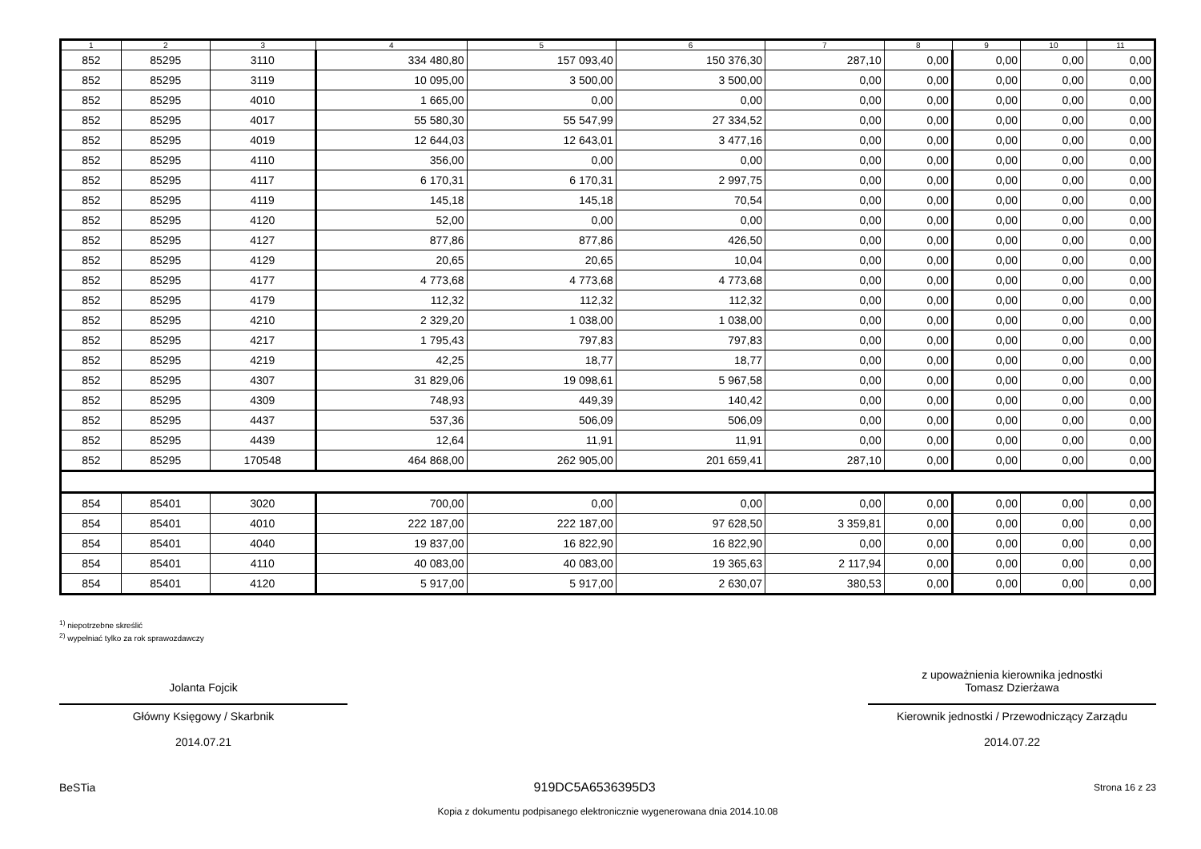| 1 | 2 | 3 | 4 | 5 | 6 | 7 | 8 | 9 | 10 | 11 |
| --- | --- | --- | --- | --- | --- | --- | --- | --- | --- | --- |
| 852 | 85295 | 3110 | 334 480,80 | 157 093,40 | 150 376,30 | 287,10 | 0,00 | 0,00 | 0,00 | 0,00 |
| 852 | 85295 | 3119 | 10 095,00 | 3 500,00 | 3 500,00 | 0,00 | 0,00 | 0,00 | 0,00 | 0,00 |
| 852 | 85295 | 4010 | 1 665,00 | 0,00 | 0,00 | 0,00 | 0,00 | 0,00 | 0,00 | 0,00 |
| 852 | 85295 | 4017 | 55 580,30 | 55 547,99 | 27 334,52 | 0,00 | 0,00 | 0,00 | 0,00 | 0,00 |
| 852 | 85295 | 4019 | 12 644,03 | 12 643,01 | 3 477,16 | 0,00 | 0,00 | 0,00 | 0,00 | 0,00 |
| 852 | 85295 | 4110 | 356,00 | 0,00 | 0,00 | 0,00 | 0,00 | 0,00 | 0,00 | 0,00 |
| 852 | 85295 | 4117 | 6 170,31 | 6 170,31 | 2 997,75 | 0,00 | 0,00 | 0,00 | 0,00 | 0,00 |
| 852 | 85295 | 4119 | 145,18 | 145,18 | 70,54 | 0,00 | 0,00 | 0,00 | 0,00 | 0,00 |
| 852 | 85295 | 4120 | 52,00 | 0,00 | 0,00 | 0,00 | 0,00 | 0,00 | 0,00 | 0,00 |
| 852 | 85295 | 4127 | 877,86 | 877,86 | 426,50 | 0,00 | 0,00 | 0,00 | 0,00 | 0,00 |
| 852 | 85295 | 4129 | 20,65 | 20,65 | 10,04 | 0,00 | 0,00 | 0,00 | 0,00 | 0,00 |
| 852 | 85295 | 4177 | 4 773,68 | 4 773,68 | 4 773,68 | 0,00 | 0,00 | 0,00 | 0,00 | 0,00 |
| 852 | 85295 | 4179 | 112,32 | 112,32 | 112,32 | 0,00 | 0,00 | 0,00 | 0,00 | 0,00 |
| 852 | 85295 | 4210 | 2 329,20 | 1 038,00 | 1 038,00 | 0,00 | 0,00 | 0,00 | 0,00 | 0,00 |
| 852 | 85295 | 4217 | 1 795,43 | 797,83 | 797,83 | 0,00 | 0,00 | 0,00 | 0,00 | 0,00 |
| 852 | 85295 | 4219 | 42,25 | 18,77 | 18,77 | 0,00 | 0,00 | 0,00 | 0,00 | 0,00 |
| 852 | 85295 | 4307 | 31 829,06 | 19 098,61 | 5 967,58 | 0,00 | 0,00 | 0,00 | 0,00 | 0,00 |
| 852 | 85295 | 4309 | 748,93 | 449,39 | 140,42 | 0,00 | 0,00 | 0,00 | 0,00 | 0,00 |
| 852 | 85295 | 4437 | 537,36 | 506,09 | 506,09 | 0,00 | 0,00 | 0,00 | 0,00 | 0,00 |
| 852 | 85295 | 4439 | 12,64 | 11,91 | 11,91 | 0,00 | 0,00 | 0,00 | 0,00 | 0,00 |
| 852 | 85295 | 170548 | 464 868,00 | 262 905,00 | 201 659,41 | 287,10 | 0,00 | 0,00 | 0,00 | 0,00 |
| 854 | 85401 | 3020 | 700,00 | 0,00 | 0,00 | 0,00 | 0,00 | 0,00 | 0,00 | 0,00 |
| 854 | 85401 | 4010 | 222 187,00 | 222 187,00 | 97 628,50 | 3 359,81 | 0,00 | 0,00 | 0,00 | 0,00 |
| 854 | 85401 | 4040 | 19 837,00 | 16 822,90 | 16 822,90 | 0,00 | 0,00 | 0,00 | 0,00 | 0,00 |
| 854 | 85401 | 4110 | 40 083,00 | 40 083,00 | 19 365,63 | 2 117,94 | 0,00 | 0,00 | 0,00 | 0,00 |
| 854 | 85401 | 4120 | 5 917,00 | 5 917,00 | 2 630,07 | 380,53 | 0,00 | 0,00 | 0,00 | 0,00 |
<sup>1)</sup> niepotrzebne skreślić
<sup>2)</sup> wypełniać tylko za rok sprawozdawczy
Jolanta Fojcik
Główny Księgowy / Skarbnik
2014.07.21
z upoważnienia kierownika jednostki
Tomasz Dzierżawa
Kierownik jednostki / Przewodniczący Zarządu
2014.07.22
BeSTia 919DC5A6536395D3 Strona 16 z 23
Kopia z dokumentu podpisanego elektronicznie wygenerowana dnia 2014.10.08